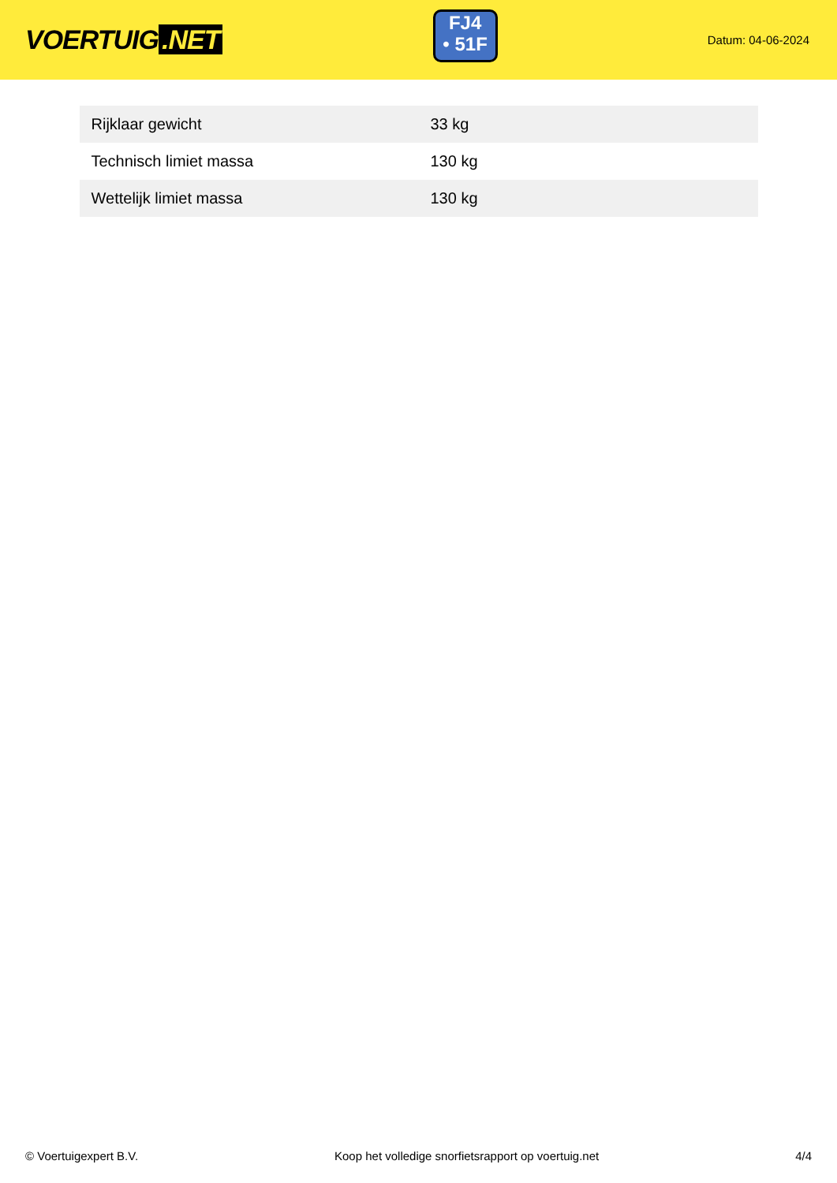VOERTUIG.NET
FJ4
• 51F
Datum: 04-06-2024
| Rijklaar gewicht | 33 kg |
| Technisch limiet massa | 130 kg |
| Wettelijk limiet massa | 130 kg |
© Voertuigexpert B.V. Koop het volledige snorfietsrapport op voertuig.net 4/4